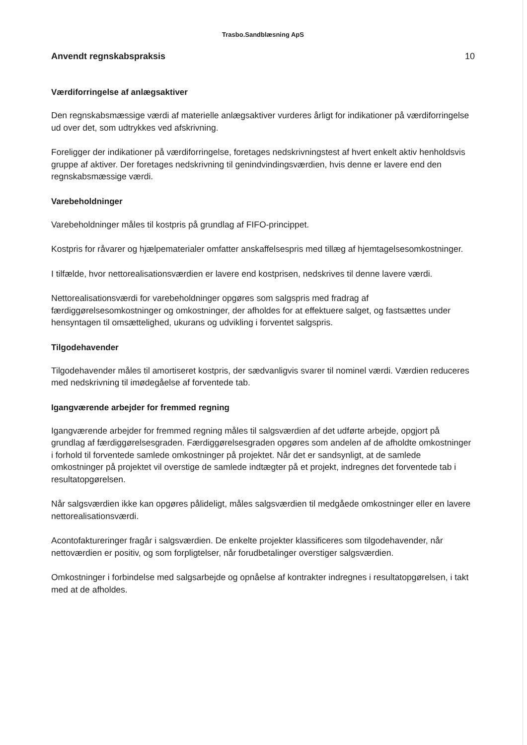Trasbo.Sandblæsning ApS
Anvendt regnskabspraksis 10
Værdiforringelse af anlægsaktiver
Den regnskabsmæssige værdi af materielle anlægsaktiver vurderes årligt for indikationer på værdiforringelse ud over det, som udtrykkes ved afskrivning.
Foreligger der indikationer på værdiforringelse, foretages nedskrivningstest af hvert enkelt aktiv henholdsvis gruppe af aktiver. Der foretages nedskrivning til genindvindingsværdien, hvis denne er lavere end den regnskabsmæssige værdi.
Varebeholdninger
Varebeholdninger måles til kostpris på grundlag af FIFO-princippet.
Kostpris for råvarer og hjælpematerialer omfatter anskaffelsespris med tillæg af hjemtagelsesomkostninger.
I tilfælde, hvor nettorealisationsværdien er lavere end kostprisen, nedskrives til denne lavere værdi.
Nettorealisationsværdi for varebeholdninger opgøres som salgspris med fradrag af færdiggørelsesomkostninger og omkostninger, der afholdes for at effektuere salget, og fastsættes under hensyntagen til omsættelighed, ukurans og udvikling i forventet salgspris.
Tilgodehavender
Tilgodehavender måles til amortiseret kostpris, der sædvanligvis svarer til nominel værdi. Værdien reduceres med nedskrivning til imødegåelse af forventede tab.
Igangværende arbejder for fremmed regning
Igangværende arbejder for fremmed regning måles til salgsværdien af det udførte arbejde, opgjort på grundlag af færdiggørelsesgraden. Færdiggørelsesgraden opgøres som andelen af de afholdte omkostninger i forhold til forventede samlede omkostninger på projektet. Når det er sandsynligt, at de samlede omkostninger på projektet vil overstige de samlede indtægter på et projekt, indregnes det forventede tab i resultatopgørelsen.
Når salgsværdien ikke kan opgøres pålideligt, måles salgsværdien til medgåede omkostninger eller en lavere nettorealisationsværdi.
Acontofaktureringer fragår i salgsværdien. De enkelte projekter klassificeres som tilgodehavender, når nettoværdien er positiv, og som forpligtelser, når forudbetalinger overstiger salgsværdien.
Omkostninger i forbindelse med salgsarbejde og opnåelse af kontrakter indregnes i resultatopgørelsen, i takt med at de afholdes.